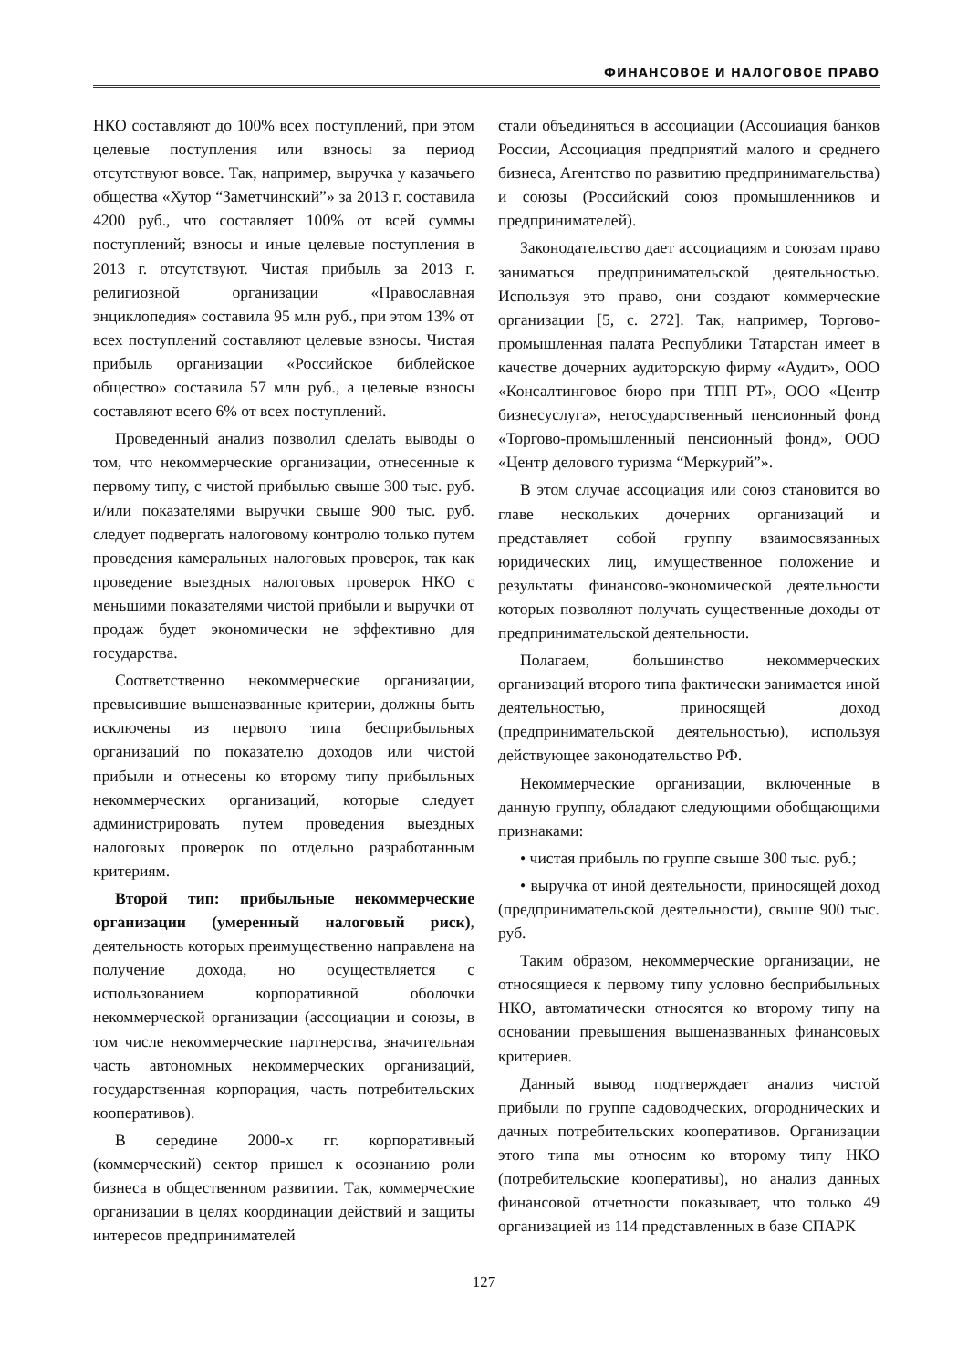ФИНАНСОВОЕ И НАЛОГОВОЕ ПРАВО
НКО составляют до 100% всех поступлений, при этом целевые поступления или взносы за период отсутствуют вовсе. Так, например, выручка у казачьего общества «Хутор “Заметчинский”» за 2013 г. составила 4200 руб., что составляет 100% от всей суммы поступлений; взносы и иные целевые поступления в 2013 г. отсутствуют. Чистая прибыль за 2013 г. религиозной организации «Православная энциклопедия» составила 95 млн руб., при этом 13% от всех поступлений составляют целевые взносы. Чистая прибыль организации «Российское библейское общество» составила 57 млн руб., а целевые взносы составляют всего 6% от всех поступлений.
Проведенный анализ позволил сделать выводы о том, что некоммерческие организации, отнесенные к первому типу, с чистой прибылью свыше 300 тыс. руб. и/или показателями выручки свыше 900 тыс. руб. следует подвергать налоговому контролю только путем проведения камеральных налоговых проверок, так как проведение выездных налоговых проверок НКО с меньшими показателями чистой прибыли и выручки от продаж будет экономически не эффективно для государства.
Соответственно некоммерческие организации, превысившие вышеназванные критерии, должны быть исключены из первого типа бесприбыльных организаций по показателю доходов или чистой прибыли и отнесены ко второму типу прибыльных некоммерческих организаций, которые следует администрировать путем проведения выездных налоговых проверок по отдельно разработанным критериям.
Второй тип: прибыльные некоммерческие организации (умеренный налоговый риск), деятельность которых преимущественно направлена на получение дохода, но осуществляется с использованием корпоративной оболочки некоммерческой организации (ассоциации и союзы, в том числе некоммерческие партнерства, значительная часть автономных некоммерческих организаций, государственная корпорация, часть потребительских кооперативов).
В середине 2000-х гг. корпоративный (коммерческий) сектор пришел к осознанию роли бизнеса в общественном развитии. Так, коммерческие организации в целях координации действий и защиты интересов предпринимателей
стали объединяться в ассоциации (Ассоциация банков России, Ассоциация предприятий малого и среднего бизнеса, Агентство по развитию предпринимательства) и союзы (Российский союз промышленников и предпринимателей).
Законодательство дает ассоциациям и союзам право заниматься предпринимательской деятельностью. Используя это право, они создают коммерческие организации [5, с. 272]. Так, например, Торгово-промышленная палата Республики Татарстан имеет в качестве дочерних аудиторскую фирму «Аудит», ООО «Консалтинговое бюро при ТПП РТ», ООО «Центр бизнесуслуга», негосударственный пенсионный фонд «Торгово-промышленный пенсионный фонд», ООО «Центр делового туризма “Меркурий”».
В этом случае ассоциация или союз становится во главе нескольких дочерних организаций и представляет собой группу взаимосвязанных юридических лиц, имущественное положение и результаты финансово-экономической деятельности которых позволяют получать существенные доходы от предпринимательской деятельности.
Полагаем, большинство некоммерческих организаций второго типа фактически занимается иной деятельностью, приносящей доход (предпринимательской деятельностью), используя действующее законодательство РФ.
Некоммерческие организации, включенные в данную группу, обладают следующими обобщающими признаками:
• чистая прибыль по группе свыше 300 тыс. руб.;
• выручка от иной деятельности, приносящей доход (предпринимательской деятельности), свыше 900 тыс. руб.
Таким образом, некоммерческие организации, не относящиеся к первому типу условно бесприбыльных НКО, автоматически относятся ко второму типу на основании превышения вышеназванных финансовых критериев.
Данный вывод подтверждает анализ чистой прибыли по группе садоводческих, огороднических и дачных потребительских кооперативов. Организации этого типа мы относим ко второму типу НКО (потребительские кооперативы), но анализ данных финансовой отчетности показывает, что только 49 организацией из 114 представленных в базе СПАРК
127